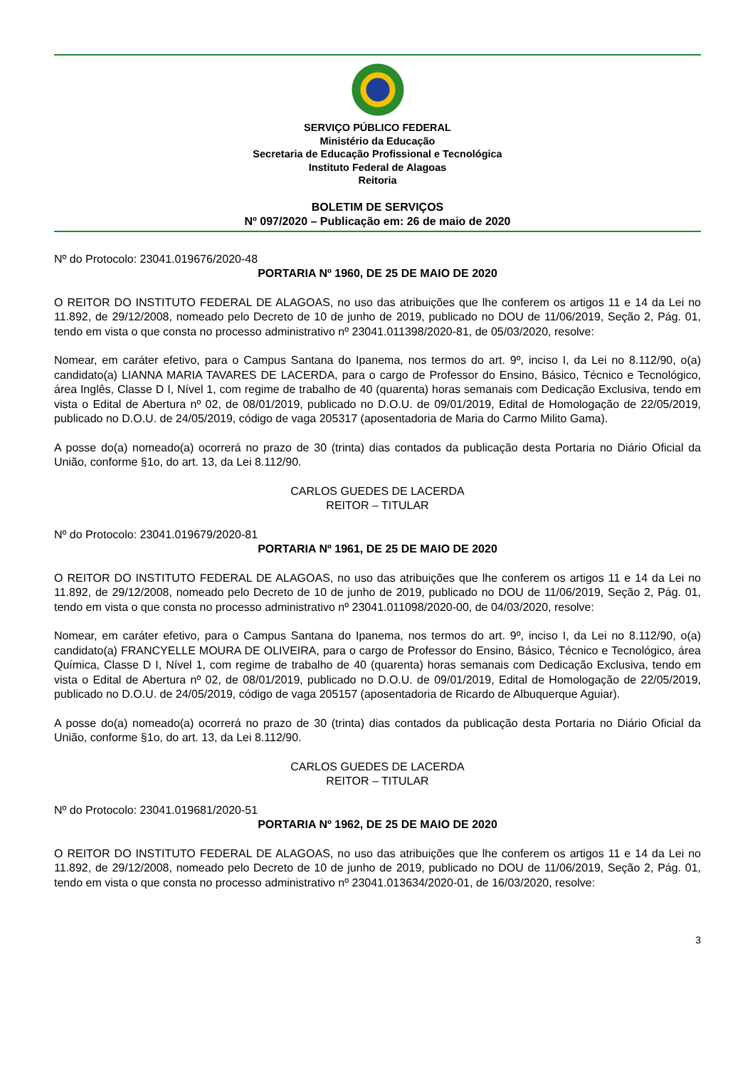SERVIÇO PÚBLICO FEDERAL
Ministério da Educação
Secretaria de Educação Profissional e Tecnológica
Instituto Federal de Alagoas
Reitoria
BOLETIM DE SERVIÇOS
Nº 097/2020 – Publicação em: 26 de maio de 2020
Nº do Protocolo: 23041.019676/2020-48
PORTARIA Nº 1960, DE 25 DE MAIO DE 2020
O REITOR DO INSTITUTO FEDERAL DE ALAGOAS, no uso das atribuições que lhe conferem os artigos 11 e 14 da Lei no 11.892, de 29/12/2008, nomeado pelo Decreto de 10 de junho de 2019, publicado no DOU de 11/06/2019, Seção 2, Pág. 01, tendo em vista o que consta no processo administrativo nº 23041.011398/2020-81, de 05/03/2020, resolve:
Nomear, em caráter efetivo, para o Campus Santana do Ipanema, nos termos do art. 9º, inciso I, da Lei no 8.112/90, o(a) candidato(a) LIANNA MARIA TAVARES DE LACERDA, para o cargo de Professor do Ensino, Básico, Técnico e Tecnológico, área Inglês, Classe D I, Nível 1, com regime de trabalho de 40 (quarenta) horas semanais com Dedicação Exclusiva, tendo em vista o Edital de Abertura nº 02, de 08/01/2019, publicado no D.O.U. de 09/01/2019, Edital de Homologação de 22/05/2019, publicado no D.O.U. de 24/05/2019, código de vaga 205317 (aposentadoria de Maria do Carmo Milito Gama).
A posse do(a) nomeado(a) ocorrerá no prazo de 30 (trinta) dias contados da publicação desta Portaria no Diário Oficial da União, conforme §1o, do art. 13, da Lei 8.112/90.
CARLOS GUEDES DE LACERDA
REITOR – TITULAR
Nº do Protocolo: 23041.019679/2020-81
PORTARIA Nº 1961, DE 25 DE MAIO DE 2020
O REITOR DO INSTITUTO FEDERAL DE ALAGOAS, no uso das atribuições que lhe conferem os artigos 11 e 14 da Lei no 11.892, de 29/12/2008, nomeado pelo Decreto de 10 de junho de 2019, publicado no DOU de 11/06/2019, Seção 2, Pág. 01, tendo em vista o que consta no processo administrativo nº 23041.011098/2020-00, de 04/03/2020, resolve:
Nomear, em caráter efetivo, para o Campus Santana do Ipanema, nos termos do art. 9º, inciso I, da Lei no 8.112/90, o(a) candidato(a) FRANCYELLE MOURA DE OLIVEIRA, para o cargo de Professor do Ensino, Básico, Técnico e Tecnológico, área Química, Classe D I, Nível 1, com regime de trabalho de 40 (quarenta) horas semanais com Dedicação Exclusiva, tendo em vista o Edital de Abertura nº 02, de 08/01/2019, publicado no D.O.U. de 09/01/2019, Edital de Homologação de 22/05/2019, publicado no D.O.U. de 24/05/2019, código de vaga 205157 (aposentadoria de Ricardo de Albuquerque Aguiar).
A posse do(a) nomeado(a) ocorrerá no prazo de 30 (trinta) dias contados da publicação desta Portaria no Diário Oficial da União, conforme §1o, do art. 13, da Lei 8.112/90.
CARLOS GUEDES DE LACERDA
REITOR – TITULAR
Nº do Protocolo: 23041.019681/2020-51
PORTARIA Nº 1962, DE 25 DE MAIO DE 2020
O REITOR DO INSTITUTO FEDERAL DE ALAGOAS, no uso das atribuições que lhe conferem os artigos 11 e 14 da Lei no 11.892, de 29/12/2008, nomeado pelo Decreto de 10 de junho de 2019, publicado no DOU de 11/06/2019, Seção 2, Pág. 01, tendo em vista o que consta no processo administrativo nº 23041.013634/2020-01, de 16/03/2020, resolve:
3